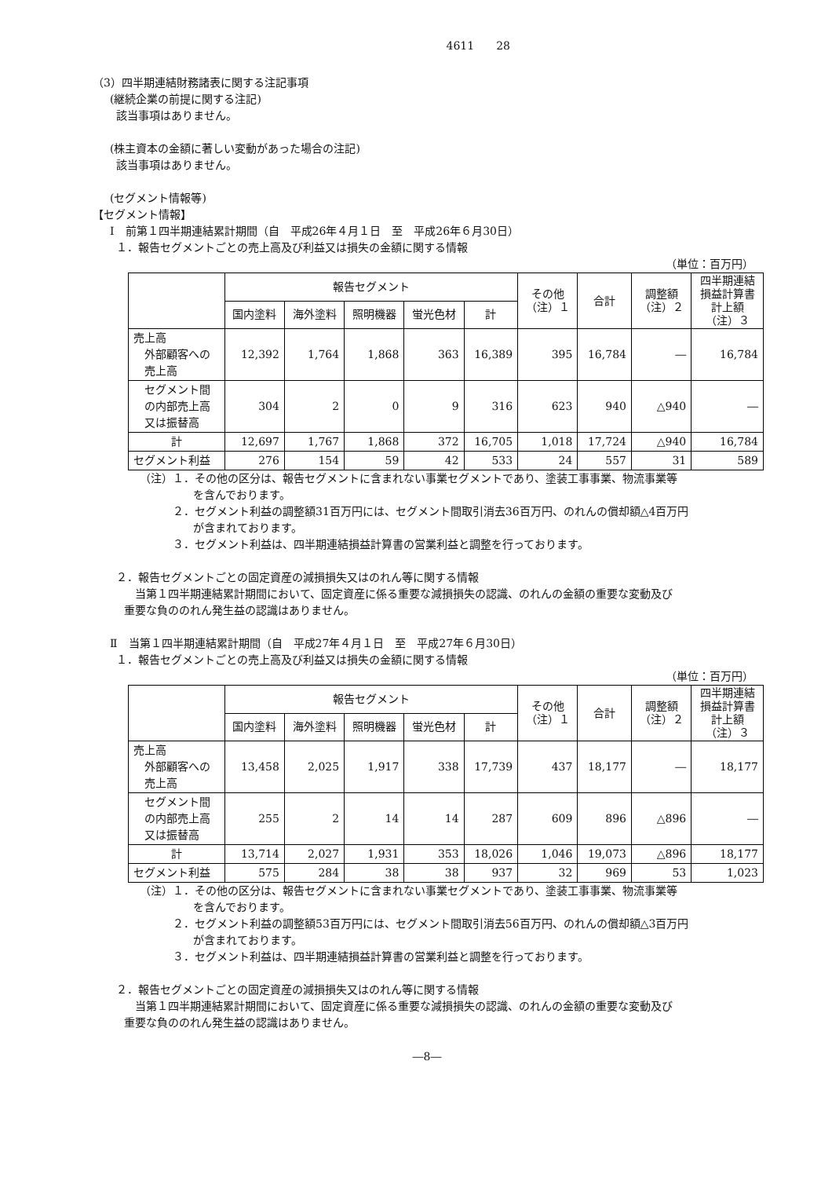4611　　28
（3）四半期連結財務諸表に関する注記事項
(継続企業の前提に関する注記)
該当事項はありません。
(株主資本の金額に著しい変動があった場合の注記)
該当事項はありません。
(セグメント情報等)
【セグメント情報】
Ⅰ　前第１四半期連結累計期間（自　平成26年４月１日　至　平成26年６月30日）
１．報告セグメントごとの売上高及び利益又は損失の金額に関する情報
（単位：百万円）
| | 報告セグメント | | | | | その他 （注）１ | 合計 | 調整額 （注）２ | 四半期連結 損益計算書 計上額 （注）３ |
| --- | --- | --- | --- | --- | --- | --- | --- | --- | --- |
| | 国内塗料 | 海外塗料 | 照明機器 | 蛍光色材 | 計 | | | | |
| 売上高 外部顧客への 売上高 | 12,392 | 1,764 | 1,868 | 363 | 16,389 | 395 | 16,784 | ― | 16,784 |
| セグメント間 の内部売上高 又は振替高 | 304 | 2 | 0 | 9 | 316 | 623 | 940 | △940 | ― |
| 計 | 12,697 | 1,767 | 1,868 | 372 | 16,705 | 1,018 | 17,724 | △940 | 16,784 |
| セグメント利益 | 276 | 154 | 59 | 42 | 533 | 24 | 557 | 31 | 589 |
（注）１．その他の区分は、報告セグメントに含まれない事業セグメントであり、塗装工事事業、物流事業等
を含んでおります。
　　　２．セグメント利益の調整額31百万円には、セグメント間取引消去36百万円、のれんの償却額△4百万円
が含まれております。
　　　３．セグメント利益は、四半期連結損益計算書の営業利益と調整を行っております。
２．報告セグメントごとの固定資産の減損損失又はのれん等に関する情報
　当第１四半期連結累計期間において、固定資産に係る重要な減損損失の認識、のれんの金額の重要な変動及び
重要な負ののれん発生益の認識はありません。
Ⅱ　当第１四半期連結累計期間（自　平成27年４月１日　至　平成27年６月30日）
１．報告セグメントごとの売上高及び利益又は損失の金額に関する情報
（単位：百万円）
| | 報告セグメント | | | | | その他 （注）１ | 合計 | 調整額 （注）２ | 四半期連結 損益計算書 計上額 （注）３ |
| --- | --- | --- | --- | --- | --- | --- | --- | --- | --- |
| | 国内塗料 | 海外塗料 | 照明機器 | 蛍光色材 | 計 | | | | |
| 売上高 外部顧客への 売上高 | 13,458 | 2,025 | 1,917 | 338 | 17,739 | 437 | 18,177 | ― | 18,177 |
| セグメント間 の内部売上高 又は振替高 | 255 | 2 | 14 | 14 | 287 | 609 | 896 | △896 | ― |
| 計 | 13,714 | 2,027 | 1,931 | 353 | 18,026 | 1,046 | 19,073 | △896 | 18,177 |
| セグメント利益 | 575 | 284 | 38 | 38 | 937 | 32 | 969 | 53 | 1,023 |
（注）１．その他の区分は、報告セグメントに含まれない事業セグメントであり、塗装工事事業、物流事業等
を含んでおります。
　　　２．セグメント利益の調整額53百万円には、セグメント間取引消去56百万円、のれんの償却額△3百万円
が含まれております。
　　　３．セグメント利益は、四半期連結損益計算書の営業利益と調整を行っております。
２．報告セグメントごとの固定資産の減損損失又はのれん等に関する情報
　当第１四半期連結累計期間において、固定資産に係る重要な減損損失の認識、のれんの金額の重要な変動及び
重要な負ののれん発生益の認識はありません。
―8―